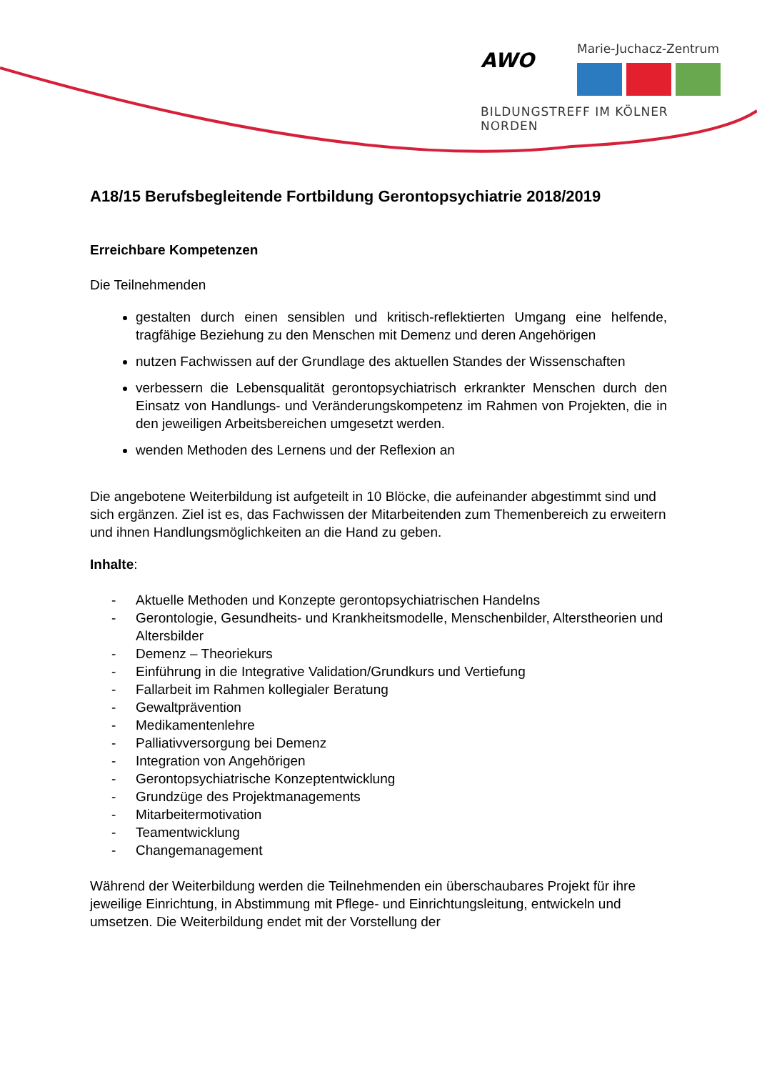AWO
Marie-Juchacz-Zentrum
BILDUNGSTREFF IM KÖLNER NORDEN
A18/15 Berufsbegleitende Fortbildung Gerontopsychiatrie 2018/2019
Erreichbare Kompetenzen
Die Teilnehmenden
gestalten durch einen sensiblen und kritisch-reflektierten Umgang eine helfende, tragfähige Beziehung zu den Menschen mit Demenz und deren Angehörigen
nutzen Fachwissen auf der Grundlage des aktuellen Standes der Wissenschaften
verbessern die Lebensqualität gerontopsychiatrisch erkrankter Menschen durch den Einsatz von Handlungs- und Veränderungskompetenz im Rahmen von Projekten, die in den jeweiligen Arbeitsbereichen umgesetzt werden.
wenden Methoden des Lernens und der Reflexion an
Die angebotene Weiterbildung ist aufgeteilt in 10 Blöcke, die aufeinander abgestimmt sind und sich ergänzen. Ziel ist es, das Fachwissen der Mitarbeitenden zum Themenbereich zu erweitern und ihnen Handlungsmöglichkeiten an die Hand zu geben.
Inhalte:
- Aktuelle Methoden und Konzepte gerontopsychiatrischen Handelns
- Gerontologie, Gesundheits- und Krankheitsmodelle, Menschenbilder, Alterstheorien und Altersbilder
- Demenz – Theoriekurs
- Einführung in die Integrative Validation/Grundkurs und Vertiefung
- Fallarbeit im Rahmen kollegialer Beratung
- Gewaltprävention
- Medikamentenlehre
- Palliativversorgung bei Demenz
- Integration von Angehörigen
- Gerontopsychiatrische Konzeptentwicklung
- Grundzüge des Projektmanagements
- Mitarbeitermotivation
- Teamentwicklung
- Changemanagement
Während der Weiterbildung werden die Teilnehmenden ein überschaubares Projekt für ihre jeweilige Einrichtung, in Abstimmung mit Pflege- und Einrichtungsleitung, entwickeln und umsetzen. Die Weiterbildung endet mit der Vorstellung der